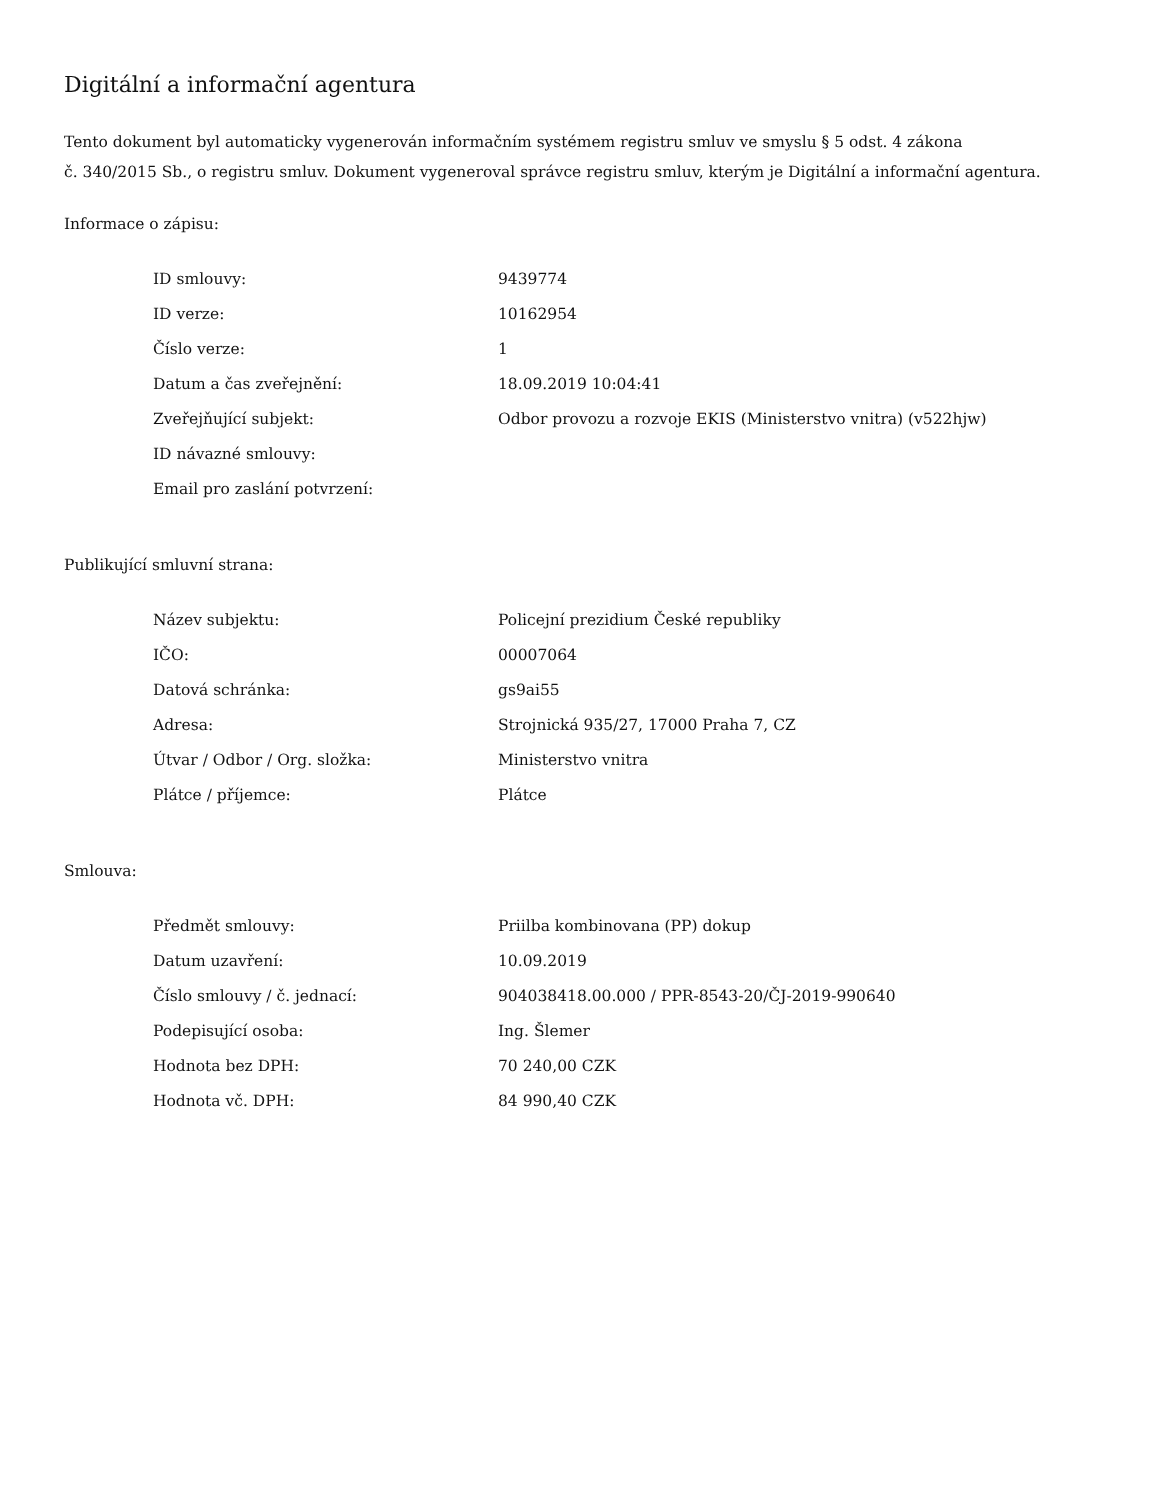Digitální a informační agentura
Tento dokument byl automaticky vygenerován informačním systémem registru smluv ve smyslu § 5 odst. 4 zákona
č. 340/2015 Sb., o registru smluv. Dokument vygeneroval správce registru smluv, kterým je Digitální a informační agentura.
Informace o zápisu:
| ID smlouvy: | 9439774 |
| ID verze: | 10162954 |
| Číslo verze: | 1 |
| Datum a čas zveřejnění: | 18.09.2019 10:04:41 |
| Zveřejňující subjekt: | Odbor provozu a rozvoje EKIS (Ministerstvo vnitra) (v522hjw) |
| ID návazné smlouvy: | |
| Email pro zaslání potvrzení: | |
Publikující smluvní strana:
| Název subjektu: | Policejní prezidium České republiky |
| IČO: | 00007064 |
| Datová schránka: | gs9ai55 |
| Adresa: | Strojnická 935/27, 17000 Praha 7, CZ |
| Útvar / Odbor / Org. složka: | Ministerstvo vnitra |
| Plátce / příjemce: | Plátce |
Smlouva:
| Předmět smlouvy: | Priilba kombinovana (PP) dokup |
| Datum uzavření: | 10.09.2019 |
| Číslo smlouvy / č. jednací: | 904038418.00.000 / PPR-8543-20/ČJ-2019-990640 |
| Podepisující osoba: | Ing. Šlemer |
| Hodnota bez DPH: | 70 240,00 CZK |
| Hodnota vč. DPH: | 84 990,40 CZK |